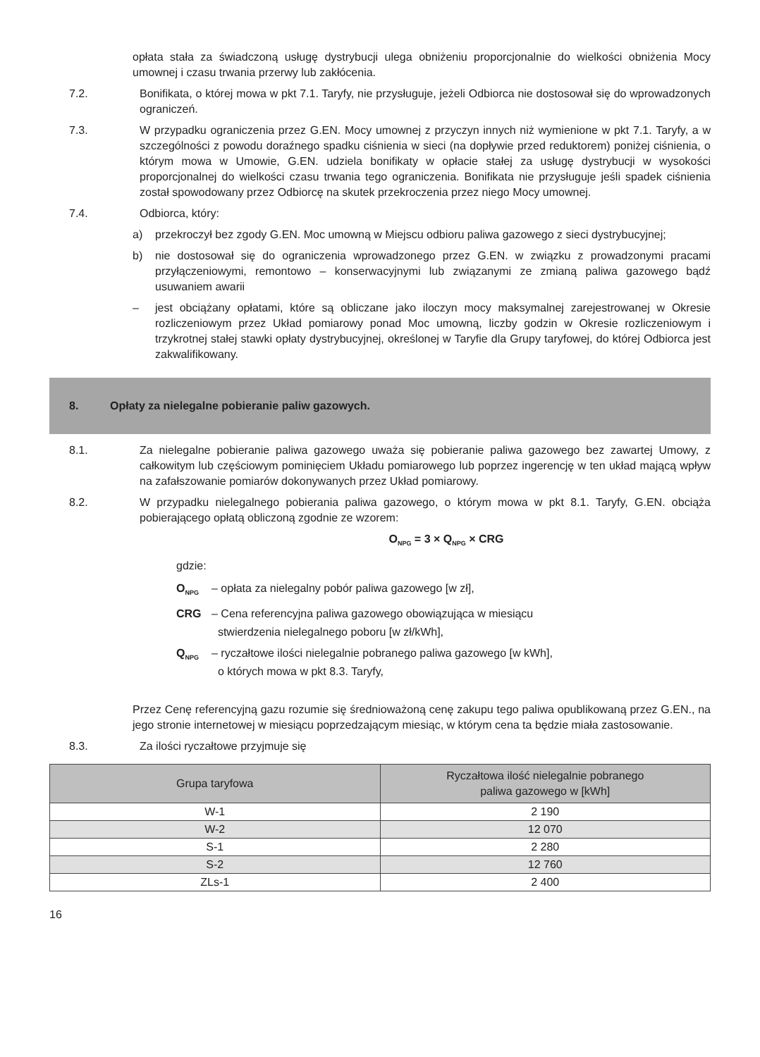opłata stała za świadczoną usługę dystrybucji ulega obniżeniu proporcjonalnie do wielkości obniżenia Mocy umownej i czasu trwania przerwy lub zakłócenia.
7.2. Bonifikata, o której mowa w pkt 7.1. Taryfy, nie przysługuje, jeżeli Odbiorca nie dostosował się do wprowadzonych ograniczeń.
7.3. W przypadku ograniczenia przez G.EN. Mocy umownej z przyczyn innych niż wymienione w pkt 7.1. Taryfy, a w szczególności z powodu doraźnego spadku ciśnienia w sieci (na dopływie przed reduktorem) poniżej ciśnienia, o którym mowa w Umowie, G.EN. udziela bonifikaty w opłacie stałej za usługę dystrybucji w wysokości proporcjonalnej do wielkości czasu trwania tego ograniczenia. Bonifikata nie przysługuje jeśli spadek ciśnienia został spowodowany przez Odbiorcę na skutek przekroczenia przez niego Mocy umownej.
7.4. Odbiorca, który:
a) przekroczył bez zgody G.EN. Moc umowną w Miejscu odbioru paliwa gazowego z sieci dystrybucyjnej;
b) nie dostosował się do ograniczenia wprowadzonego przez G.EN. w związku z prowadzonymi pracami przyłączeniowymi, remontowo – konserwacyjnymi lub związanymi ze zmianą paliwa gazowego bądź usuwaniem awarii
– jest obciążany opłatami, które są obliczane jako iloczyn mocy maksymalnej zarejestrowanej w Okresie rozliczeniowym przez Układ pomiarowy ponad Moc umowną, liczby godzin w Okresie rozliczeniowym i trzykrotnej stałej stawki opłaty dystrybucyjnej, określonej w Taryfie dla Grupy taryfowej, do której Odbiorca jest zakwalifikowany.
8. Opłaty za nielegalne pobieranie paliw gazowych.
8.1. Za nielegalne pobieranie paliwa gazowego uważa się pobieranie paliwa gazowego bez zawartej Umowy, z całkowitym lub częściowym pominięciem Układu pomiarowego lub poprzez ingerencję w ten układ mającą wpływ na zafałszowanie pomiarów dokonywanych przez Układ pomiarowy.
8.2. W przypadku nielegalnego pobierania paliwa gazowego, o którym mowa w pkt 8.1. Taryfy, G.EN. obciąża pobierającego opłatą obliczoną zgodnie ze wzorem:
O<sub>NPG</sub> = 3 × Q<sub>NPG</sub> × CRG
gdzie:
O<sub>NPG</sub>
– opłata za nielegalny pobór paliwa gazowego [w zł],
CRG – Cena referencyjna paliwa gazowego obowiązująca w miesiącu
stwierdzenia nielegalnego poboru [w zł/kWh],
Q<sub>NPG</sub>
– ryczałtowe ilości nielegalnie pobranego paliwa gazowego [w kWh],
o których mowa w pkt 8.3. Taryfy,
Przez Cenę referencyjną gazu rozumie się średnioważoną cenę zakupu tego paliwa opublikowaną przez G.EN., na jego stronie internetowej w miesiącu poprzedzającym miesiąc, w którym cena ta będzie miała zastosowanie.
8.3. Za ilości ryczałtowe przyjmuje się
| Grupa taryfowa | Ryczałtowa ilość nielegalnie pobranego paliwa gazowego w [kWh] |
| --- | --- |
| W-1 | 2 190 |
| W-2 | 12 070 |
| S-1 | 2 280 |
| S-2 | 12 760 |
| ZLs-1 | 2 400 |
16